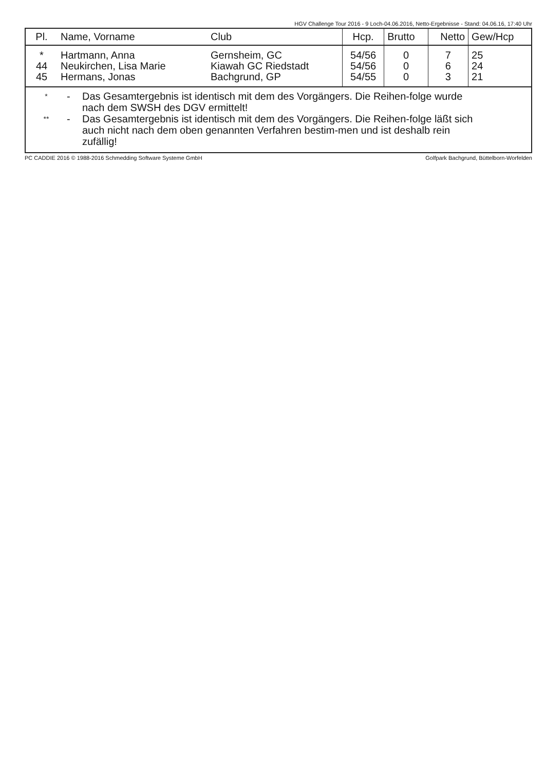HGV Challenge Tour 2016 - 9 Loch-04.06.2016, Netto-Ergebnisse - Stand: 04.06.16, 17:40 Uhr
| Pl. | Name, Vorname | Club | Hcp. | Brutto | Netto | Gew/Hcp |
| --- | --- | --- | --- | --- | --- | --- |
| * | Hartmann, Anna | Gernsheim, GC | 54/56 | 0 | 7 | 25 |
| 44 | Neukirchen, Lisa Marie | Kiawah GC Riedstadt | 54/56 | 0 | 6 | 24 |
| 45 | Hermans, Jonas | Bachgrund, GP | 54/55 | 0 | 3 | 21 |
* - Das Gesamtergebnis ist identisch mit dem des Vorgängers. Die Reihen-folge wurde nach dem SWSH des DGV ermittelt!
** - Das Gesamtergebnis ist identisch mit dem des Vorgängers. Die Reihen-folge läßt sich auch nicht nach dem oben genannten Verfahren bestim-men und ist deshalb rein zufällig!
PC CADDIE 2016 © 1988-2016 Schmedding Software Systeme GmbH Golfpark Bachgrund, Büttelborn-Worfelden